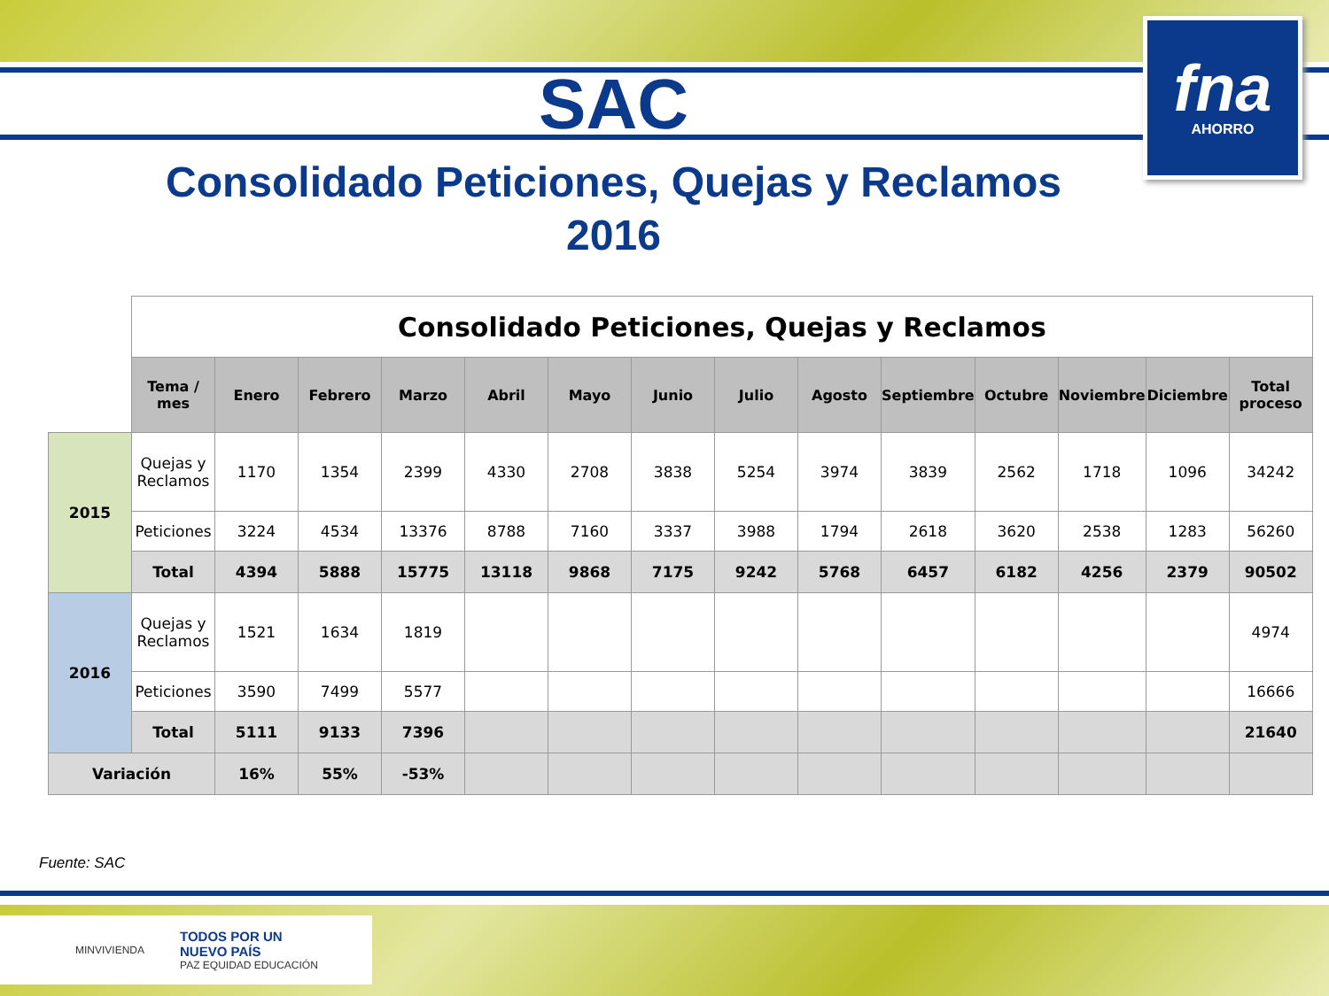fna
AHORRO
SAC
Consolidado Peticiones, Quejas y Reclamos
2016
| | Consolidado Peticiones, Quejas y Reclamos | | | | | | | | | | | | | |
| | Tema / mes | Enero | Febrero | Marzo | Abril | Mayo | Junio | Julio | Agosto | Septiembre | Octubre | Noviembre | Diciembre | Total proceso |
| 2015 | Quejas y Reclamos | 1170 | 1354 | 2399 | 4330 | 2708 | 3838 | 5254 | 3974 | 3839 | 2562 | 1718 | 1096 | 34242 |
| | Peticiones | 3224 | 4534 | 13376 | 8788 | 7160 | 3337 | 3988 | 1794 | 2618 | 3620 | 2538 | 1283 | 56260 |
| | Total | 4394 | 5888 | 15775 | 13118 | 9868 | 7175 | 9242 | 5768 | 6457 | 6182 | 4256 | 2379 | 90502 |
| 2016 | Quejas y Reclamos | 1521 | 1634 | 1819 | | | | | | | | | | 4974 |
| | Peticiones | 3590 | 7499 | 5577 | | | | | | | | | | 16666 |
| | Total | 5111 | 9133 | 7396 | | | | | | | | | | 21640 |
| Variación | | 16% | 55% | -53% | | | | | | | | | | |
Fuente: SAC
MINVIVIENDA TODOS POR UN
NUEVO PAÍS
PAZ EQUIDAD EDUCACIÓN